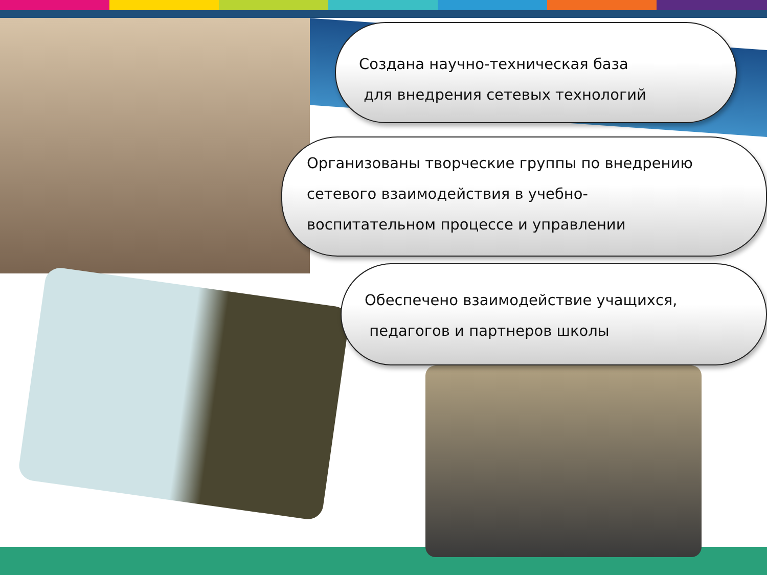Создана научно-техническая база
для внедрения сетевых технологий
Организованы творческие группы по внедрению
сетевого взаимодействия в учебно-
воспитательном процессе и управлении
Обеспечено взаимодействие учащихся,
педагогов и партнеров школы